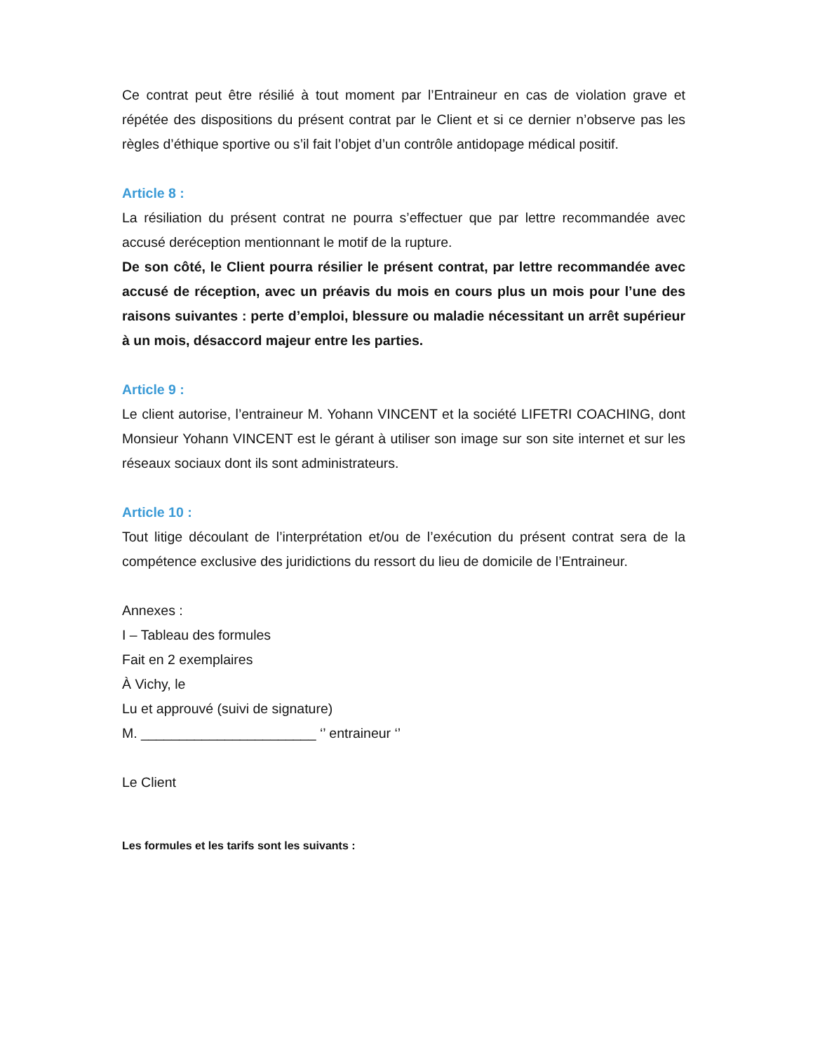Ce contrat peut être résilié à tout moment par l’Entraineur en cas de violation grave et répétée des dispositions du présent contrat par le Client et si ce dernier n’observe pas les règles d’éthique sportive ou s’il fait l’objet d’un contrôle antidopage médical positif.
Article 8 :
La résiliation du présent contrat ne pourra s’effectuer que par lettre recommandée avec accusé deréception mentionnant le motif de la rupture.
De son côté, le Client pourra résilier le présent contrat, par lettre recommandée avec accusé de réception, avec un préavis du mois en cours plus un mois pour l’une des raisons suivantes : perte d’emploi, blessure ou maladie nécessitant un arrêt supérieur à un mois, désaccord majeur entre les parties.
Article 9 :
Le client autorise, l’entraineur M. Yohann VINCENT et la société LIFETRI COACHING, dont Monsieur Yohann VINCENT est le gérant à utiliser son image sur son site internet et sur les réseaux sociaux dont ils sont administrateurs.
Article 10 :
Tout litige découlant de l’interprétation et/ou de l’exécution du présent contrat sera de la compétence exclusive des juridictions du ressort du lieu de domicile de l’Entraineur.
Annexes :
I – Tableau des formules
Fait en 2 exemplaires
À Vichy, le
Lu et approuvé (suivi de signature)
M. _______________________ ‘’ entraineur ‘’
Le Client
Les formules et les tarifs sont les suivants :